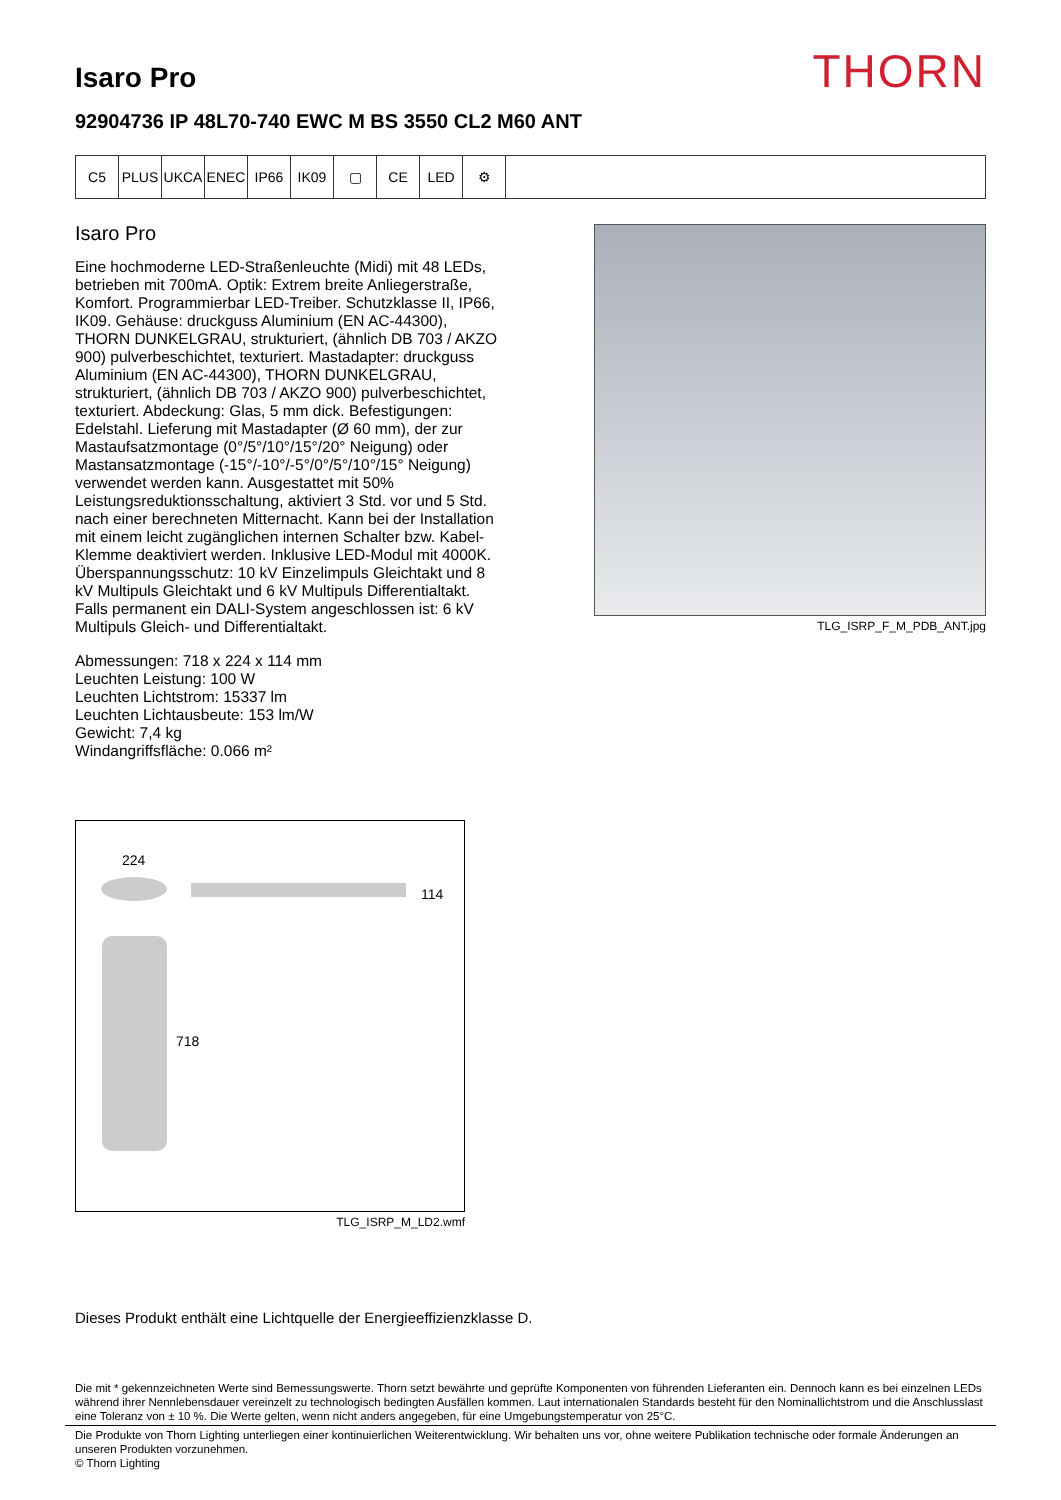Isaro Pro
THORN
92904736 IP 48L70-740 EWC M BS 3550 CL2 M60 ANT
C5 PLUS UKCA ENEC IP66 IK09 ▢ CE LED ⚙
Isaro Pro
Eine hochmoderne LED-Straßenleuchte (Midi) mit 48 LEDs, betrieben mit 700mA. Optik: Extrem breite Anliegerstraße, Komfort. Programmierbar LED-Treiber. Schutzklasse II, IP66, IK09. Gehäuse: druckguss Aluminium (EN AC-44300), THORN DUNKELGRAU, strukturiert, (ähnlich DB 703 / AKZO 900) pulverbeschichtet, texturiert. Mastadapter: druckguss Aluminium (EN AC-44300), THORN DUNKELGRAU, strukturiert, (ähnlich DB 703 / AKZO 900) pulverbeschichtet, texturiert. Abdeckung: Glas, 5 mm dick. Befestigungen: Edelstahl. Lieferung mit Mastadapter (Ø 60 mm), der zur Mastaufsatzmontage (0°/5°/10°/15°/20° Neigung) oder Mastansatzmontage (-15°/-10°/-5°/0°/5°/10°/15° Neigung) verwendet werden kann. Ausgestattet mit 50% Leistungsreduktionsschaltung, aktiviert 3 Std. vor und 5 Std. nach einer berechneten Mitternacht. Kann bei der Installation mit einem leicht zugänglichen internen Schalter bzw. Kabel-Klemme deaktiviert werden. Inklusive LED-Modul mit 4000K. Überspannungsschutz: 10 kV Einzelimpuls Gleichtakt und 8 kV Multipuls Gleichtakt und 6 kV Multipuls Differentialtakt. Falls permanent ein DALI-System angeschlossen ist: 6 kV Multipuls Gleich- und Differentialtakt.
Abmessungen: 718 x 224 x 114 mm
Leuchten Leistung: 100 W
Leuchten Lichtstrom: 15337 lm
Leuchten Lichtausbeute: 153 lm/W
Gewicht: 7,4 kg
Windangriffsfläche: 0.066 m²
TLG_ISRP_F_M_PDB_ANT.jpg
224
114
718
TLG_ISRP_M_LD2.wmf
Dieses Produkt enthält eine Lichtquelle der Energieeffizienzklasse D.
Die mit * gekennzeichneten Werte sind Bemessungswerte. Thorn setzt bewährte und geprüfte Komponenten von führenden Lieferanten ein. Dennoch kann es bei einzelnen LEDs während ihrer Nennlebensdauer vereinzelt zu technologisch bedingten Ausfällen kommen. Laut internationalen Standards besteht für den Nominallichtstrom und die Anschlusslast eine Toleranz von ± 10 %. Die Werte gelten, wenn nicht anders angegeben, für eine Umgebungstemperatur von 25°C.
Die Produkte von Thorn Lighting unterliegen einer kontinuierlichen Weiterentwicklung. Wir behalten uns vor, ohne weitere Publikation technische oder formale Änderungen an unseren Produkten vorzunehmen.
© Thorn Lighting